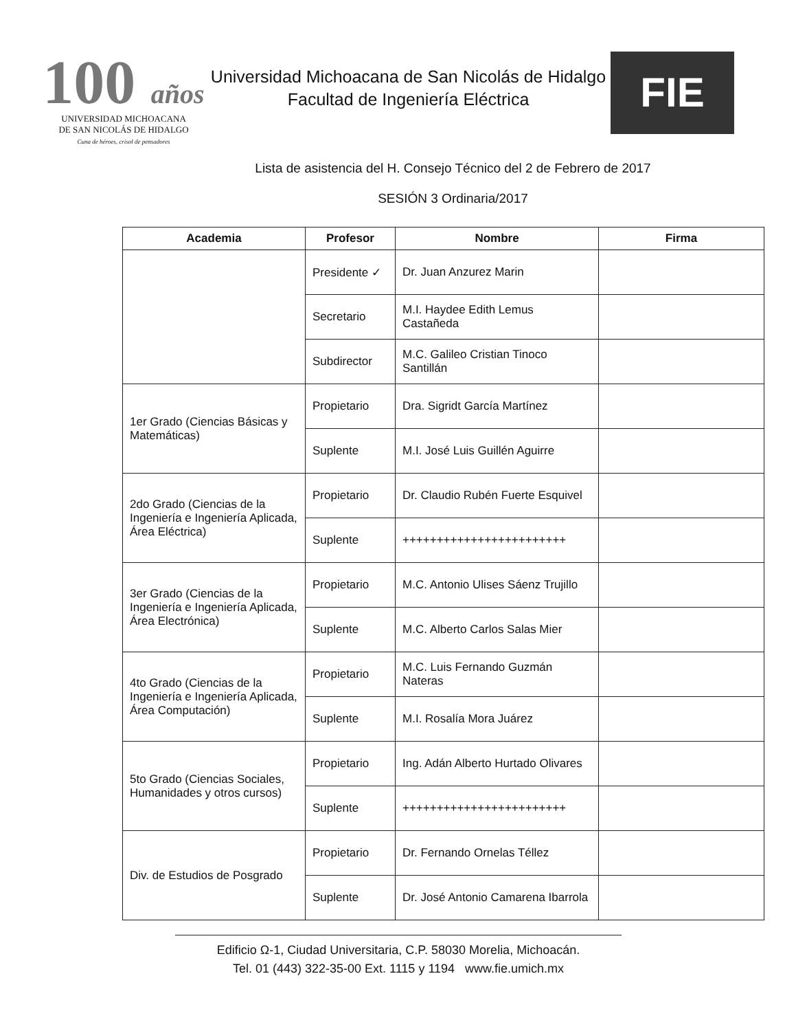100 años
UNIVERSIDAD MICHOACANA
DE SAN NICOLÁS DE HIDALGO
Cuna de héroes, crisol de pensadores
Universidad Michoacana de San Nicolás de Hidalgo
Facultad de Ingeniería Eléctrica
FIE
Lista de asistencia del H. Consejo Técnico del 2 de Febrero de 2017
SESIÓN 3 Ordinaria/2017
| Academia | Profesor | Nombre | Firma |
| --- | --- | --- | --- |
| | Presidente ✓ | Dr. Juan Anzurez Marin | |
| | Secretario | M.I. Haydee Edith Lemus Castañeda | |
| | Subdirector | M.C. Galileo Cristian Tinoco Santillán | |
| 1er Grado (Ciencias Básicas y Matemáticas) | Propietario | Dra. Sigridt García Martínez | |
| | Suplente | M.I. José Luis Guillén Aguirre | |
| 2do Grado (Ciencias de la Ingeniería e Ingeniería Aplicada, Área Eléctrica) | Propietario | Dr. Claudio Rubén Fuerte Esquivel | |
| | Suplente | ++++++++++++++++++++++++ | |
| 3er Grado (Ciencias de la Ingeniería e Ingeniería Aplicada, Área Electrónica) | Propietario | M.C. Antonio Ulises Sáenz Trujillo | |
| | Suplente | M.C. Alberto Carlos Salas Mier | |
| 4to Grado (Ciencias de la Ingeniería e Ingeniería Aplicada, Área Computación) | Propietario | M.C. Luis Fernando Guzmán Nateras | |
| | Suplente | M.I. Rosalía Mora Juárez | |
| 5to Grado (Ciencias Sociales, Humanidades y otros cursos) | Propietario | Ing. Adán Alberto Hurtado Olivares | |
| | Suplente | ++++++++++++++++++++++++ | |
| Div. de Estudios de Posgrado | Propietario | Dr. Fernando Ornelas Téllez | |
| | Suplente | Dr. José Antonio Camarena Ibarrola | |
Edificio Ω-1, Ciudad Universitaria, C.P. 58030 Morelia, Michoacán.
Tel. 01 (443) 322-35-00 Ext. 1115 y 1194 www.fie.umich.mx